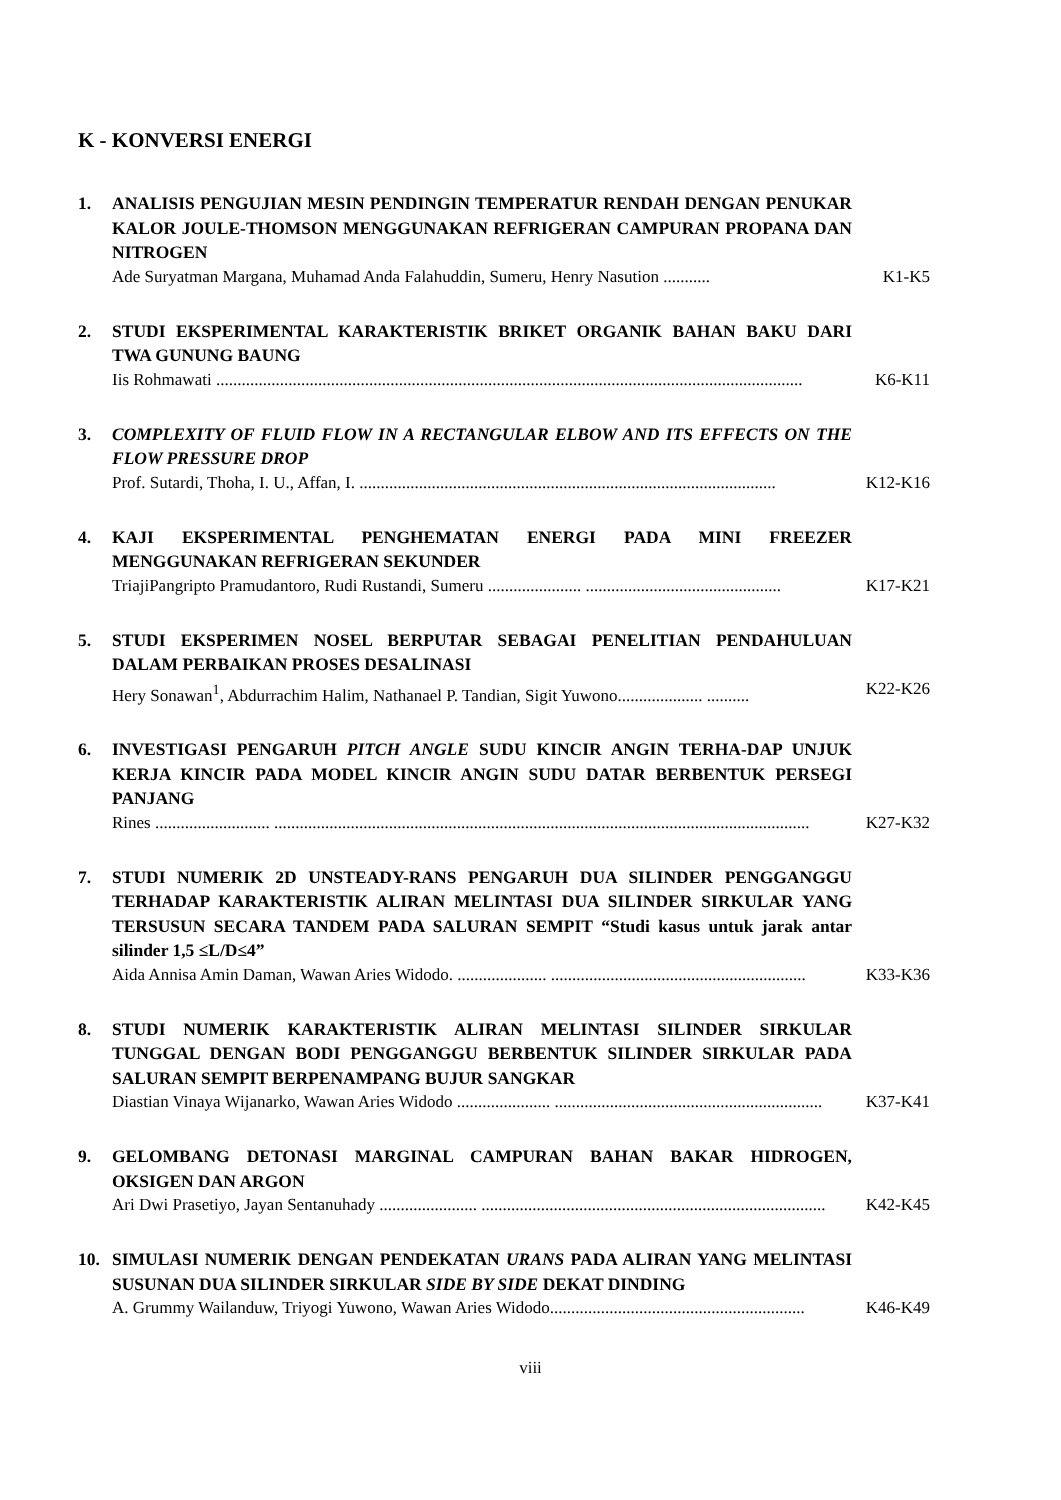K - KONVERSI ENERGI
1. ANALISIS PENGUJIAN MESIN PENDINGIN TEMPERATUR RENDAH DENGAN PENUKAR KALOR JOULE-THOMSON MENGGUNAKAN REFRIGERAN CAMPURAN PROPANA DAN NITROGEN
Ade Suryatman Margana, Muhamad Anda Falahuddin, Sumeru, Henry Nasution ........... K1-K5
2. STUDI EKSPERIMENTAL KARAKTERISTIK BRIKET ORGANIK BAHAN BAKU DARI TWA GUNUNG BAUNG
Iis Rohmawati .......................................................................................................................................... K6-K11
3. COMPLEXITY OF FLUID FLOW IN A RECTANGULAR ELBOW AND ITS EFFECTS ON THE FLOW PRESSURE DROP
Prof. Sutardi, Thoha, I. U., Affan, I. .................................................................................................. K12-K16
4. KAJI EKSPERIMENTAL PENGHEMATAN ENERGI PADA MINI FREEZER MENGGUNAKAN REFRIGERAN SEKUNDER
TriajiPangripto Pramudantoro, Rudi Rustandi, Sumeru ...................... .............................................. K17-K21
5. STUDI EKSPERIMEN NOSEL BERPUTAR SEBAGAI PENELITIAN PENDAHULUAN DALAM PERBAIKAN PROSES DESALINASI
Hery Sonawan<sup>1</sup>, Abdurrachim Halim, Nathanael P. Tandian, Sigit Yuwono.................... .......... K22-K26
6. INVESTIGASI PENGARUH PITCH ANGLE SUDU KINCIR ANGIN TERHA-DAP UNJUK KERJA KINCIR PADA MODEL KINCIR ANGIN SUDU DATAR BERBENTUK PERSEGI PANJANG
Rines ........................... .............................................................................................................................. K27-K32
7. STUDI NUMERIK 2D UNSTEADY-RANS PENGARUH DUA SILINDER PENGGANGGU TERHADAP KARAKTERISTIK ALIRAN MELINTASI DUA SILINDER SIRKULAR YANG TERSUSUN SECARA TANDEM PADA SALURAN SEMPIT “Studi kasus untuk jarak antar silinder 1,5 ≤L/D≤4”
Aida Annisa Amin Daman, Wawan Aries Widodo. ..................... ............................................................ K33-K36
8. STUDI NUMERIK KARAKTERISTIK ALIRAN MELINTASI SILINDER SIRKULAR TUNGGAL DENGAN BODI PENGGANGGU BERBENTUK SILINDER SIRKULAR PADA SALURAN SEMPIT BERPENAMPANG BUJUR SANGKAR
Diastian Vinaya Wijanarko, Wawan Aries Widodo ...................... ............................................................... K37-K41
9. GELOMBANG DETONASI MARGINAL CAMPURAN BAHAN BAKAR HIDROGEN, OKSIGEN DAN ARGON
Ari Dwi Prasetiyo, Jayan Sentanuhady ....................... ................................................................................. K42-K45
10. SIMULASI NUMERIK DENGAN PENDEKATAN URANS PADA ALIRAN YANG MELINTASI SUSUNAN DUA SILINDER SIRKULAR SIDE BY SIDE DEKAT DINDING
A. Grummy Wailanduw, Triyogi Yuwono, Wawan Aries Widodo............................................................ K46-K49
viii